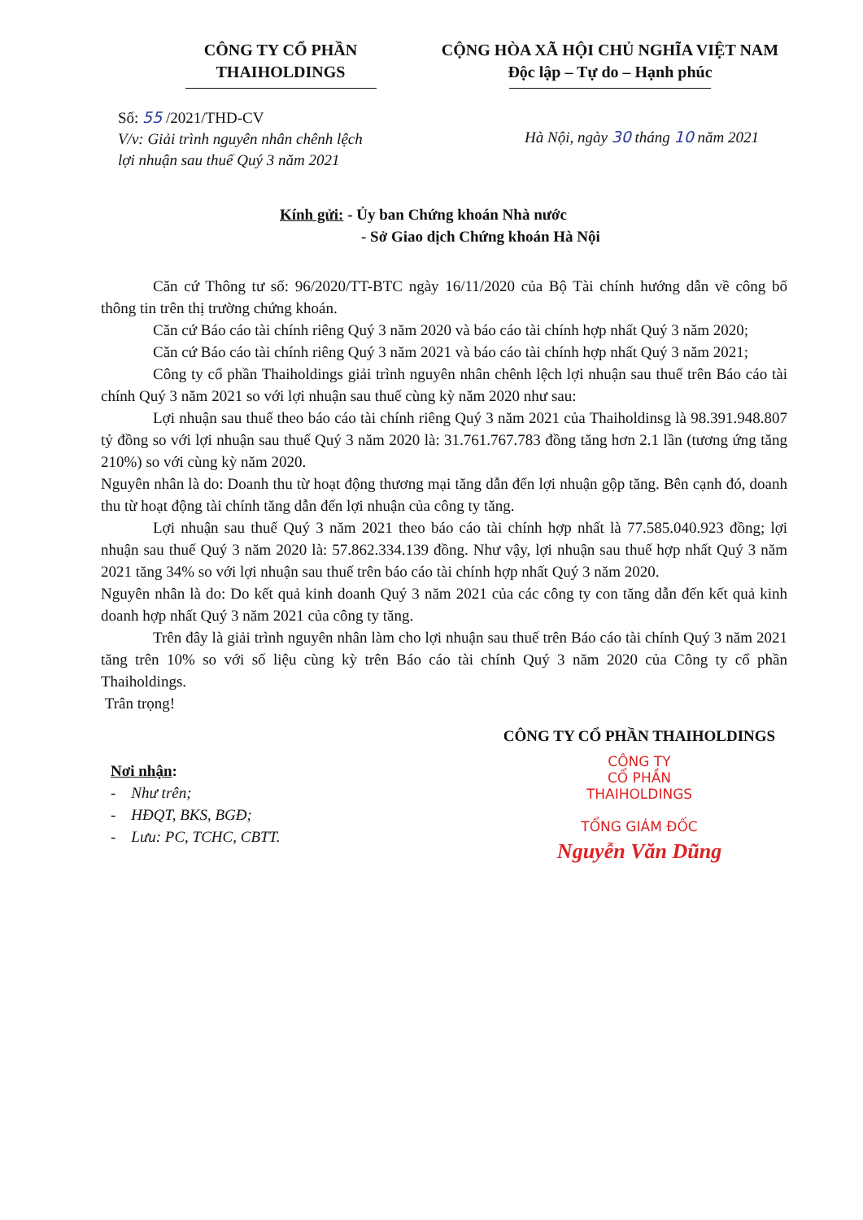CÔNG TY CỔ PHẦN
THAIHOLDINGS
CỘNG HÒA XÃ HỘI CHỦ NGHĨA VIỆT NAM
Độc lập – Tự do – Hạnh phúc
Số: 55 /2021/THD-CV
V/v: Giải trình nguyên nhân chênh lệch lợi nhuận sau thuế Quý 3 năm 2021
Hà Nội, ngày 30 tháng 10 năm 2021
Kính gửi: - Ủy ban Chứng khoán Nhà nước
- Sở Giao dịch Chứng khoán Hà Nội
Căn cứ Thông tư số: 96/2020/TT-BTC ngày 16/11/2020 của Bộ Tài chính hướng dẫn về công bố thông tin trên thị trường chứng khoán.
Căn cứ Báo cáo tài chính riêng Quý 3 năm 2020 và báo cáo tài chính hợp nhất Quý 3 năm 2020;
Căn cứ Báo cáo tài chính riêng Quý 3 năm 2021 và báo cáo tài chính hợp nhất Quý 3 năm 2021;
Công ty cổ phần Thaiholdings giải trình nguyên nhân chênh lệch lợi nhuận sau thuế trên Báo cáo tài chính Quý 3 năm 2021 so với lợi nhuận sau thuế cùng kỳ năm 2020 như sau:
Lợi nhuận sau thuế theo báo cáo tài chính riêng Quý 3 năm 2021 của Thaiholdinsg là 98.391.948.807 tỷ đồng so với lợi nhuận sau thuế Quý 3 năm 2020 là: 31.761.767.783 đồng tăng hơn 2.1 lần (tương ứng tăng 210%) so với cùng kỳ năm 2020.
Nguyên nhân là do: Doanh thu từ hoạt động thương mại tăng dẫn đến lợi nhuận gộp tăng. Bên cạnh đó, doanh thu từ hoạt động tài chính tăng dẫn đến lợi nhuận của công ty tăng.
Lợi nhuận sau thuế Quý 3 năm 2021 theo báo cáo tài chính hợp nhất là 77.585.040.923 đồng; lợi nhuận sau thuế Quý 3 năm 2020 là: 57.862.334.139 đồng. Như vậy, lợi nhuận sau thuế hợp nhất Quý 3 năm 2021 tăng 34% so với lợi nhuận sau thuế trên báo cáo tài chính hợp nhất Quý 3 năm 2020.
Nguyên nhân là do: Do kết quả kinh doanh Quý 3 năm 2021 của các công ty con tăng dẫn đến kết quả kinh doanh hợp nhất Quý 3 năm 2021 của công ty tăng.
Trên đây là giải trình nguyên nhân làm cho lợi nhuận sau thuế trên Báo cáo tài chính Quý 3 năm 2021 tăng trên 10% so với số liệu cùng kỳ trên Báo cáo tài chính Quý 3 năm 2020 của Công ty cổ phần Thaiholdings.
Trân trọng!
Nơi nhận:
- Như trên;
- HĐQT, BKS, BGĐ;
- Lưu: PC, TCHC, CBTT.
CÔNG TY CỔ PHẦN THAIHOLDINGS
CÔNG TY
CỔ PHẦN
THAIHOLDINGS
TỔNG GIÁM ĐỐC
Nguyễn Văn Dũng